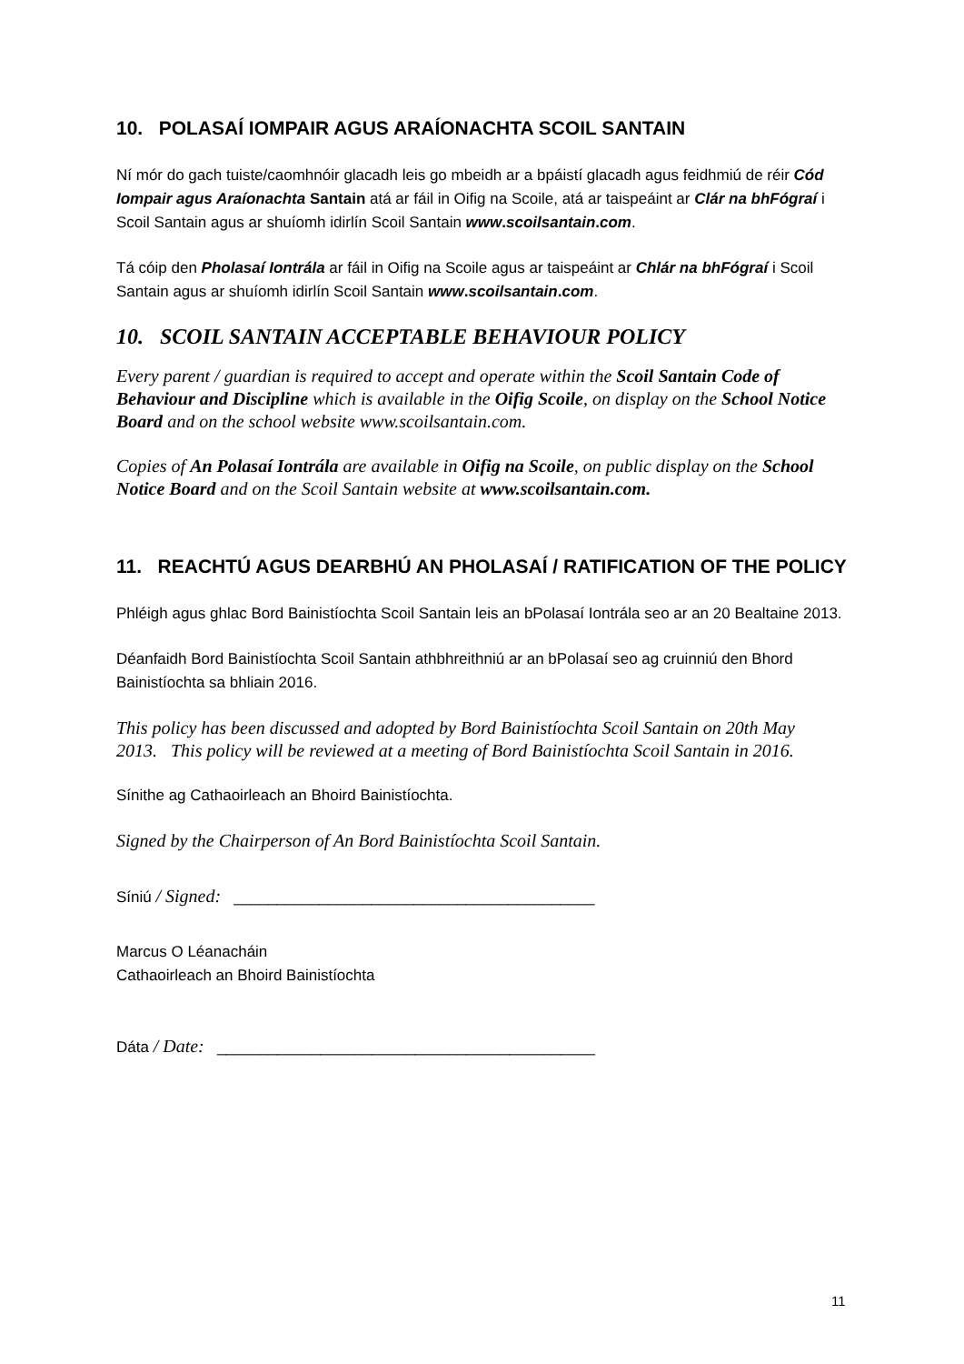10. POLASAÍ IOMPAIR AGUS ARAÍONACHTA SCOIL SANTAIN
Ní mór do gach tuiste/caomhnóir glacadh leis go mbeidh ar a bpáistí glacadh agus feidhmiú de réir Cód Iompair agus Araíonachta Santain atá ar fáil in Oifig na Scoile, atá ar taispeáint ar Clár na bhFógraí i Scoil Santain agus ar shuíomh idirlín Scoil Santain www.scoilsantain.com.
Tá cóip den Pholasaí Iontrála ar fáil in Oifig na Scoile agus ar taispeáint ar Chlár na bhFógraí i Scoil Santain agus ar shuíomh idirlín Scoil Santain www.scoilsantain.com.
10. SCOIL SANTAIN ACCEPTABLE BEHAVIOUR POLICY
Every parent / guardian is required to accept and operate within the Scoil Santain Code of Behaviour and Discipline which is available in the Oifig Scoile, on display on the School Notice Board and on the school website www.scoilsantain.com.
Copies of An Polasaí Iontrála are available in Oifig na Scoile, on public display on the School Notice Board and on the Scoil Santain website at www.scoilsantain.com.
11. REACHTÚ AGUS DEARBHÚ AN PHOLASAÍ / RATIFICATION OF THE POLICY
Phléigh agus ghlac Bord Bainistíochta Scoil Santain leis an bPolasaí Iontrála seo ar an 20 Bealtaine 2013.
Déanfaidh Bord Bainistíochta Scoil Santain athbhreithniú ar an bPolasaí seo ag cruinniú den Bhord Bainistíochta sa bhliain 2016.
This policy has been discussed and adopted by Bord Bainistíochta Scoil Santain on 20th May 2013. This policy will be reviewed at a meeting of Bord Bainistíochta Scoil Santain in 2016.
Sínithe ag Cathaoirleach an Bhoird Bainistíochta.
Signed by the Chairperson of An Bord Bainistíochta Scoil Santain.
Síniú / Signed: __________________________________________
Marcus O Léanacháin
Cathaoirleach an Bhoird Bainistíochta
Dáta / Date: ____________________________________________
11